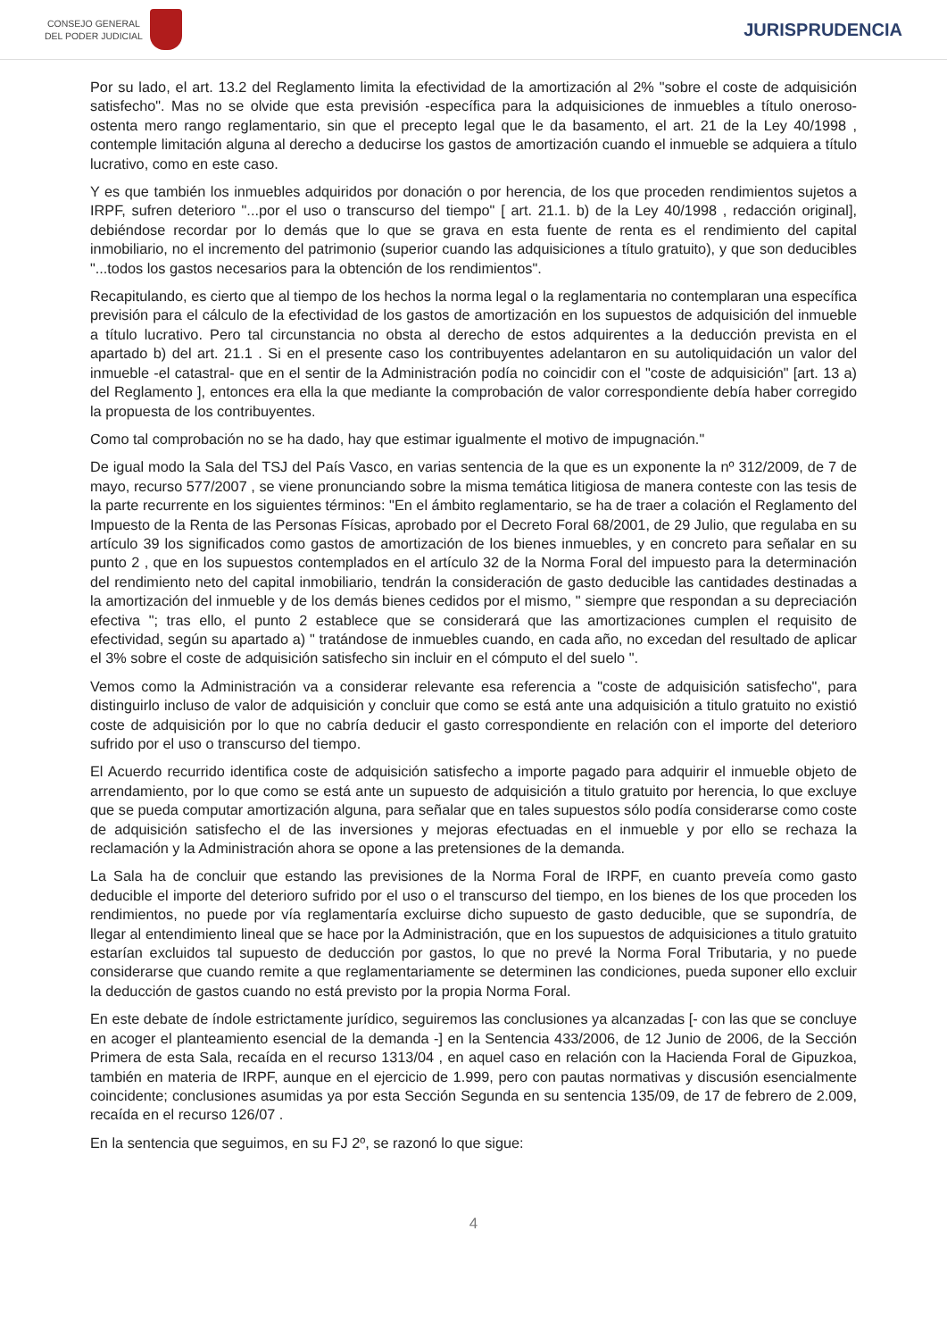CONSEJO GENERAL
DEL PODER JUDICIAL
JURISPRUDENCIA
Por su lado, el art. 13.2 del Reglamento limita la efectividad de la amortización al 2% "sobre el coste de adquisición satisfecho". Mas no se olvide que esta previsión -específica para la adquisiciones de inmuebles a título oneroso- ostenta mero rango reglamentario, sin que el precepto legal que le da basamento, el art. 21 de la Ley 40/1998 , contemple limitación alguna al derecho a deducirse los gastos de amortización cuando el inmueble se adquiera a título lucrativo, como en este caso.
Y es que también los inmuebles adquiridos por donación o por herencia, de los que proceden rendimientos sujetos a IRPF, sufren deterioro "...por el uso o transcurso del tiempo" [ art. 21.1. b) de la Ley 40/1998 , redacción original], debiéndose recordar por lo demás que lo que se grava en esta fuente de renta es el rendimiento del capital inmobiliario, no el incremento del patrimonio (superior cuando las adquisiciones a título gratuito), y que son deducibles "...todos los gastos necesarios para la obtención de los rendimientos".
Recapitulando, es cierto que al tiempo de los hechos la norma legal o la reglamentaria no contemplaran una específica previsión para el cálculo de la efectividad de los gastos de amortización en los supuestos de adquisición del inmueble a título lucrativo. Pero tal circunstancia no obsta al derecho de estos adquirentes a la deducción prevista en el apartado b) del art. 21.1 . Si en el presente caso los contribuyentes adelantaron en su autoliquidación un valor del inmueble -el catastral- que en el sentir de la Administración podía no coincidir con el "coste de adquisición" [art. 13 a) del Reglamento ], entonces era ella la que mediante la comprobación de valor correspondiente debía haber corregido la propuesta de los contribuyentes.
Como tal comprobación no se ha dado, hay que estimar igualmente el motivo de impugnación."
De igual modo la Sala del TSJ del País Vasco, en varias sentencia de la que es un exponente la nº 312/2009, de 7 de mayo, recurso 577/2007 , se viene pronunciando sobre la misma temática litigiosa de manera conteste con las tesis de la parte recurrente en los siguientes términos: "En el ámbito reglamentario, se ha de traer a colación el Reglamento del Impuesto de la Renta de las Personas Físicas, aprobado por el Decreto Foral 68/2001, de 29 Julio, que regulaba en su artículo 39 los significados como gastos de amortización de los bienes inmuebles, y en concreto para señalar en su punto 2 , que en los supuestos contemplados en el artículo 32 de la Norma Foral del impuesto para la determinación del rendimiento neto del capital inmobiliario, tendrán la consideración de gasto deducible las cantidades destinadas a la amortización del inmueble y de los demás bienes cedidos por el mismo, " siempre que respondan a su depreciación efectiva "; tras ello, el punto 2 establece que se considerará que las amortizaciones cumplen el requisito de efectividad, según su apartado a) " tratándose de inmuebles cuando, en cada año, no excedan del resultado de aplicar el 3% sobre el coste de adquisición satisfecho sin incluir en el cómputo el del suelo ".
Vemos como la Administración va a considerar relevante esa referencia a "coste de adquisición satisfecho", para distinguirlo incluso de valor de adquisición y concluir que como se está ante una adquisición a titulo gratuito no existió coste de adquisición por lo que no cabría deducir el gasto correspondiente en relación con el importe del deterioro sufrido por el uso o transcurso del tiempo.
El Acuerdo recurrido identifica coste de adquisición satisfecho a importe pagado para adquirir el inmueble objeto de arrendamiento, por lo que como se está ante un supuesto de adquisición a titulo gratuito por herencia, lo que excluye que se pueda computar amortización alguna, para señalar que en tales supuestos sólo podía considerarse como coste de adquisición satisfecho el de las inversiones y mejoras efectuadas en el inmueble y por ello se rechaza la reclamación y la Administración ahora se opone a las pretensiones de la demanda.
La Sala ha de concluir que estando las previsiones de la Norma Foral de IRPF, en cuanto preveía como gasto deducible el importe del deterioro sufrido por el uso o el transcurso del tiempo, en los bienes de los que proceden los rendimientos, no puede por vía reglamentaría excluirse dicho supuesto de gasto deducible, que se supondría, de llegar al entendimiento lineal que se hace por la Administración, que en los supuestos de adquisiciones a titulo gratuito estarían excluidos tal supuesto de deducción por gastos, lo que no prevé la Norma Foral Tributaria, y no puede considerarse que cuando remite a que reglamentariamente se determinen las condiciones, pueda suponer ello excluir la deducción de gastos cuando no está previsto por la propia Norma Foral.
En este debate de índole estrictamente jurídico, seguiremos las conclusiones ya alcanzadas [- con las que se concluye en acoger el planteamiento esencial de la demanda -] en la Sentencia 433/2006, de 12 Junio de 2006, de la Sección Primera de esta Sala, recaída en el recurso 1313/04 , en aquel caso en relación con la Hacienda Foral de Gipuzkoa, también en materia de IRPF, aunque en el ejercicio de 1.999, pero con pautas normativas y discusión esencialmente coincidente; conclusiones asumidas ya por esta Sección Segunda en su sentencia 135/09, de 17 de febrero de 2.009, recaída en el recurso 126/07 .
En la sentencia que seguimos, en su FJ 2º, se razonó lo que sigue:
4